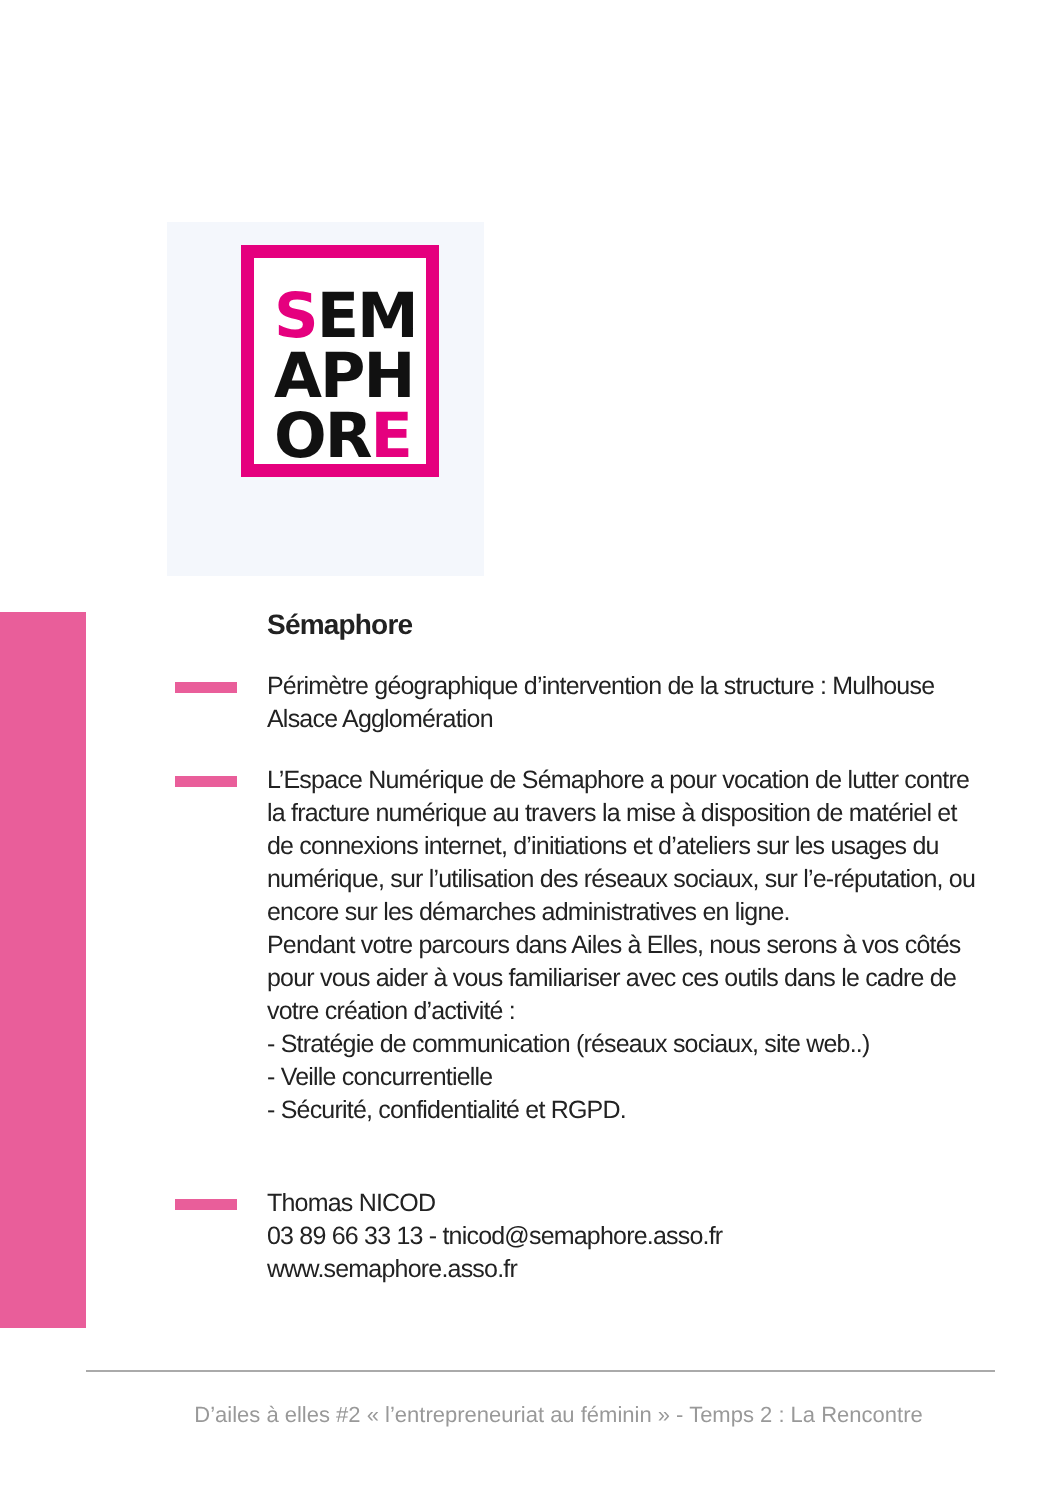SEM
APH
ORE
Sémaphore
Périmètre géographique d’intervention de la structure : Mulhouse Alsace Agglomération
L’Espace Numérique de Sémaphore a pour vocation de lutter contre la fracture numérique au travers la mise à disposition de matériel et de connexions internet, d’initiations et d’ateliers sur les usages du numérique, sur l’utilisation des réseaux sociaux, sur l’e-réputation, ou encore sur les démarches administratives en ligne.
Pendant votre parcours dans Ailes à Elles, nous serons à vos côtés pour vous aider à vous familiariser avec ces outils dans le cadre de votre création d’activité :
- Stratégie de communication (réseaux sociaux, site web..)
- Veille concurrentielle
- Sécurité, confidentialité et RGPD.
Thomas NICOD
03 89 66 33 13 - tnicod@semaphore.asso.fr
www.semaphore.asso.fr
D’ailes à elles #2 « l’entrepreneuriat au féminin » - Temps 2 : La Rencontre